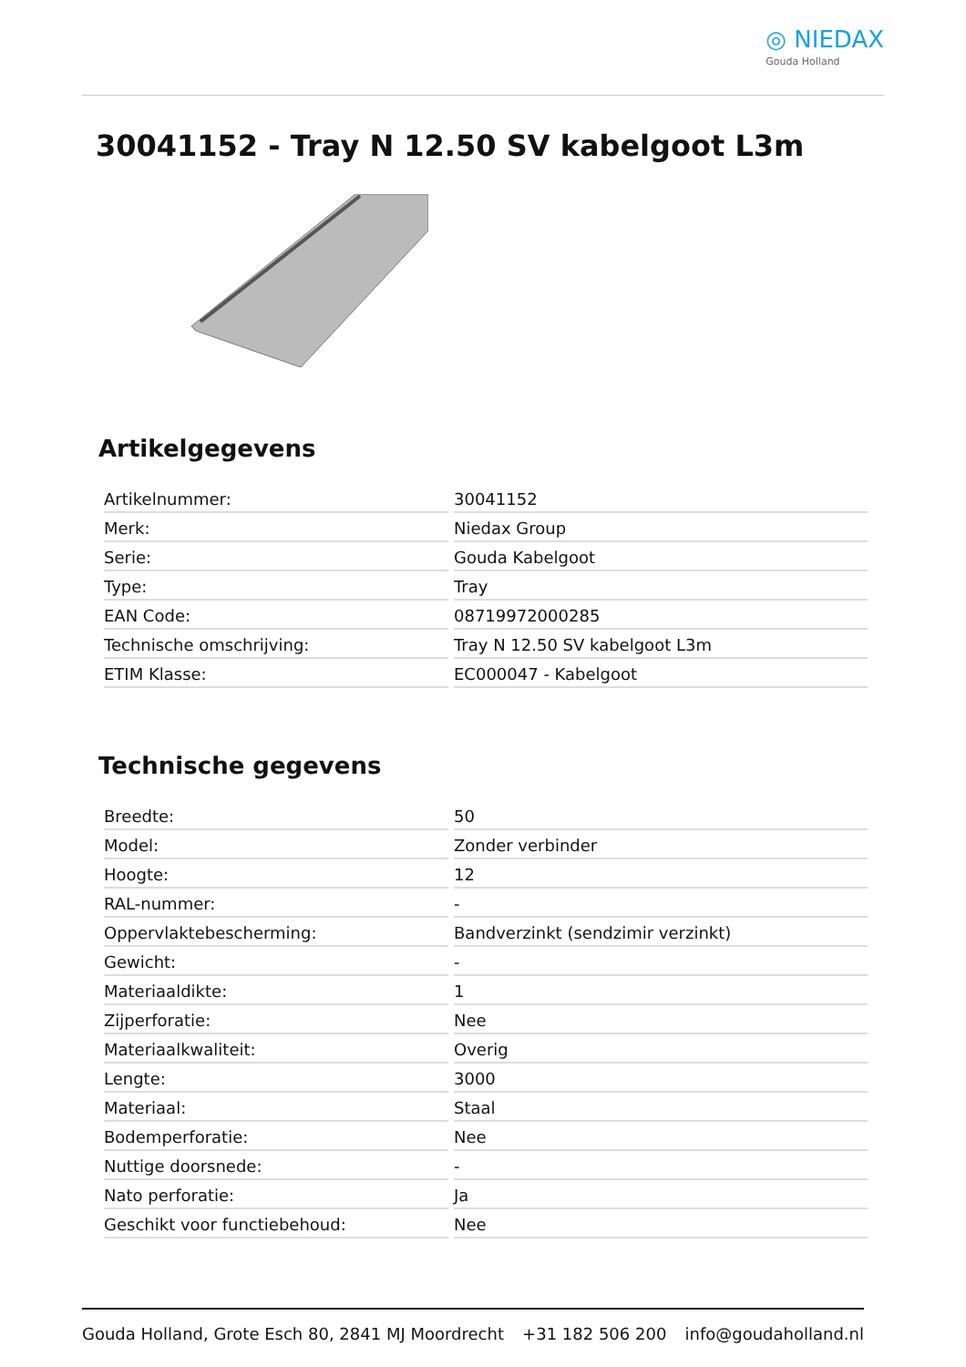◎ NIEDAX
Gouda Holland
30041152 - Tray N 12.50 SV kabelgoot L3m
Artikelgegevens
| Artikelnummer: | 30041152 |
| Merk: | Niedax Group |
| Serie: | Gouda Kabelgoot |
| Type: | Tray |
| EAN Code: | 08719972000285 |
| Technische omschrijving: | Tray N 12.50 SV kabelgoot L3m |
| ETIM Klasse: | EC000047 - Kabelgoot |
Technische gegevens
| Breedte: | 50 |
| Model: | Zonder verbinder |
| Hoogte: | 12 |
| RAL-nummer: | - |
| Oppervlaktebescherming: | Bandverzinkt (sendzimir verzinkt) |
| Gewicht: | - |
| Materiaaldikte: | 1 |
| Zijperforatie: | Nee |
| Materiaalkwaliteit: | Overig |
| Lengte: | 3000 |
| Materiaal: | Staal |
| Bodemperforatie: | Nee |
| Nuttige doorsnede: | - |
| Nato perforatie: | Ja |
| Geschikt voor functiebehoud: | Nee |
Gouda Holland, Grote Esch 80, 2841 MJ Moordrecht +31 182 506 200 info@goudaholland.nl